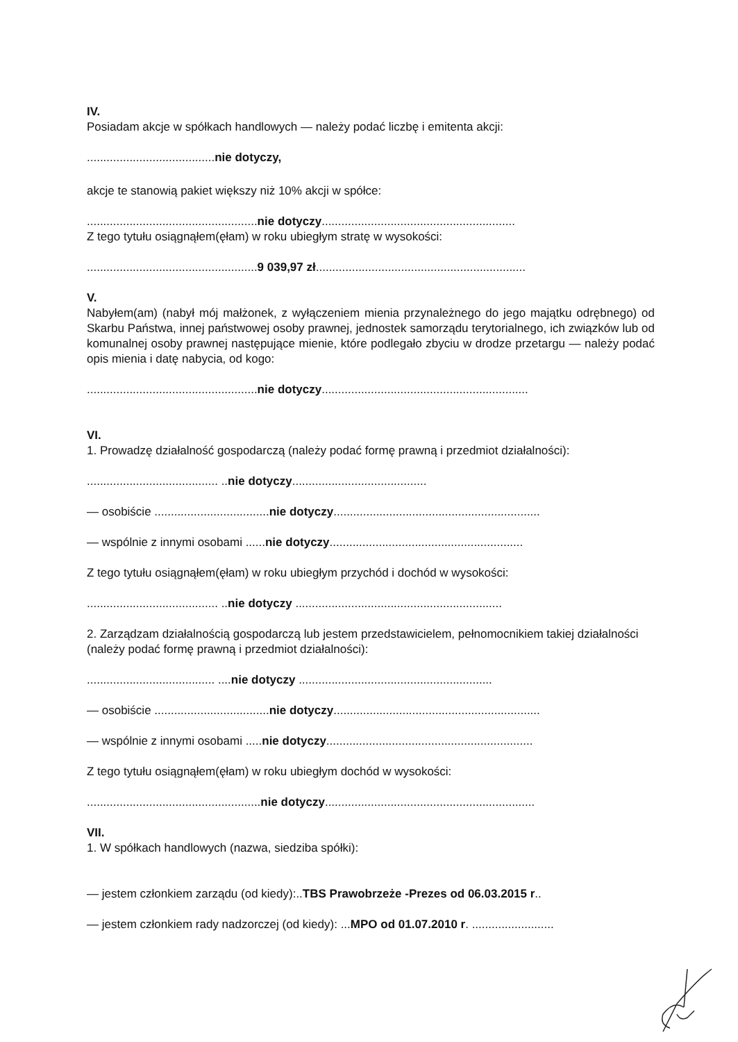IV.
Posiadam akcje w spółkach handlowych — należy podać liczbę i emitenta akcji:
.......................................nie dotyczy,
akcje te stanowią pakiet większy niż 10% akcji w spółce:
....................................................nie dotyczy...........................................................
Z tego tytułu osiągnąłem(ęłam) w roku ubiegłym stratę w wysokości:
....................................................9 039,97 zł................................................................
V.
Nabyłem(am) (nabył mój małżonek, z wyłączeniem mienia przynależnego do jego majątku odrębnego) od Skarbu Państwa, innej państwowej osoby prawnej, jednostek samorządu terytorialnego, ich związków lub od komunalnej osoby prawnej następujące mienie, które podlegało zbyciu w drodze przetargu — należy podać opis mienia i datę nabycia, od kogo:
....................................................nie dotyczy...............................................................
VI.
1. Prowadzę działalność gospodarczą (należy podać formę prawną i przedmiot działalności):
........................................ ..nie dotyczy.........................................
— osobiście ...................................nie dotyczy...............................................................
— wspólnie z innymi osobami ......nie dotyczy...........................................................
Z tego tytułu osiągnąłem(ęłam) w roku ubiegłym przychód i dochód w wysokości:
........................................ ..nie dotyczy ...............................................................
2. Zarządzam działalnością gospodarczą lub jestem przedstawicielem, pełnomocnikiem takiej działalności (należy podać formę prawną i przedmiot działalności):
....................................... ....nie dotyczy ...........................................................
— osobiście ...................................nie dotyczy...............................................................
— wspólnie z innymi osobami .....nie dotyczy...............................................................
Z tego tytułu osiągnąłem(ęłam) w roku ubiegłym dochód w wysokości:
.....................................................nie dotyczy................................................................
VII.
1. W spółkach handlowych (nazwa, siedziba spółki):
— jestem członkiem zarządu (od kiedy):..TBS Prawobrzeże -Prezes od 06.03.2015 r..
— jestem członkiem rady nadzorczej (od kiedy): ...MPO od 01.07.2010 r. .........................